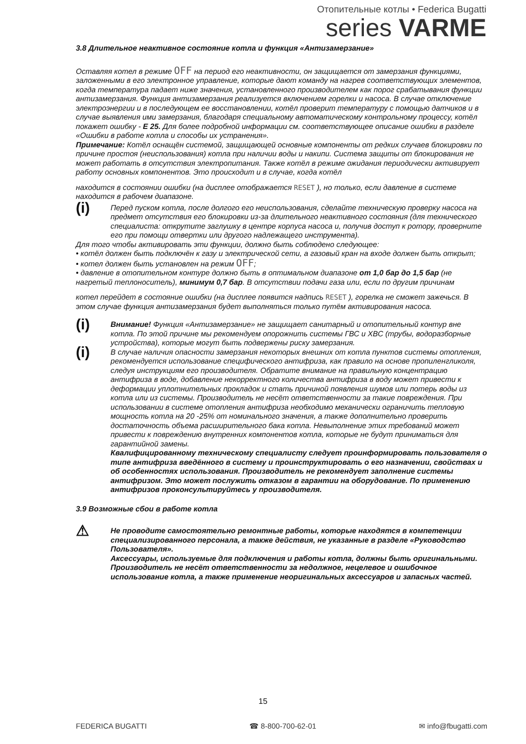Отопительные котлы • Federica Bugatti
series VARME
3.8 Длительное неактивное состояние котла и функция «Антизамерзание»
Оставляя котел в режиме OFF на период его неактивности, он защищается от замерзания функциями, заложенными в его электронное управление, которые дают команду на нагрев соответствующих элементов, когда температура падает ниже значения, установленного производителем как порог срабатывания функции антизамерзания. Функция антизамерзания реализуется включением горелки и насоса. В случае отключение электроэнергии и в последующем ее восстановлении, котёл проверит температуру с помощью датчиков и в случае выявления ими замерзания, благодаря специальному автоматическому контрольному процессу, котёл покажет ошибку - E 25. Для более подробной информации см. соответствующее описание ошибки в разделе «Ошибки в работе котла и способы их устранения».
Примечание: Котёл оснащён системой, защищающей основные компоненты от редких случаев блокировки по причине простоя (неиспользования) котла при наличии воды и накипи. Система защиты от блокирования не может работать в отсутствия электропитания. Также котёл в режиме ожидания периодически активирует работу основных компонентов. Это происходит и в случае, когда котёл
находится в состоянии ошибки (на дисплее отображается RESET ), но только, если давление в системе находится в рабочем диапазоне.
(i)
Перед пуском котла, после долгого его неиспользования, сделайте техническую проверку насоса на предмет отсутствия его блокировки из-за длительного неактивного состояния (для технического специалиста: открутите заглушку в центре корпуса насоса и, получив доступ к ротору, проверните его при помощи отвертки или другого надлежащего инструмента).
Для того чтобы активировать эти функции, должно быть соблюдено следующее:
• котёл должен быть подключён к газу и электрической сети, а газовый кран на входе должен быть открыт;
• котел должен быть установлен на режим OFF;
• давление в отопительном контуре должно быть в оптимальном диапазоне от 1,0 бар до 1,5 бар (не нагретый теплоноситель), минимум 0,7 бар. В отсутствии подачи газа или, если по другим причинам
котел перейдет в состояние ошибки (на дисплее появится надпись RESET ), горелка не сможет зажечься. В этом случае функция антизамерзания будет выполняться только путём активирования насоса.
(i)
Внимание! Функция «Антизамерзание» не защищает санитарный и отопительный контур вне котла. По этой причине мы рекомендуем опорожнить системы ГВС и ХВС (трубы, водоразборные устройства), которые могут быть подвержены риску замерзания.
(i)
В случае наличия опасности замерзания некоторых внешних от котла пунктов системы отопления, рекомендуется использование специфического антифриза, как правило на основе пропиленгликоля, следуя инструкциям его производителя. Обратите внимание на правильную концентрацию антифриза в воде, добавление некорректного количества антифриза в воду может привести к деформации уплотнительных прокладок и стать причиной появления шумов или потерь воды из котла или из системы. Производитель не несёт ответственности за такие повреждения. При использовании в системе отопления антифриза необходимо механически ограничить тепловую мощность котла на 20 -25% от номинального значения, а также дополнительно проверить достаточность объема расширительного бака котла. Невыполнение этих требований может привести к повреждению внутренних компонентов котла, которые не будут приниматься для гарантийной замены.
Квалифицированному техническому специалисту следует проинформировать пользователя о типе антифриза введённого в систему и проинструктировать о его назначении, свойствах и об особенностях использования. Производитель не рекомендует заполнение системы антифризом. Это может послужить отказом в гарантии на оборудование. По применению антифризов проконсультируйтесь у производителя.
3.9 Возможные сбои в работе котла
⚠
Не проводите самостоятельно ремонтные работы, которые находятся в компетенции специализированного персонала, а также действия, не указанные в разделе «Руководство Пользователя».
Аксессуары, используемые для подключения и работы котла, должны быть оригинальными.
Производитель не несёт ответственности за недолжное, нецелевое и ошибочное использование котла, а также применение неоригинальных аксессуаров и запасных частей.
15
FEDERICA BUGATTI ☎ 8-800-700-62-01 ✉ info@fbugatti.com